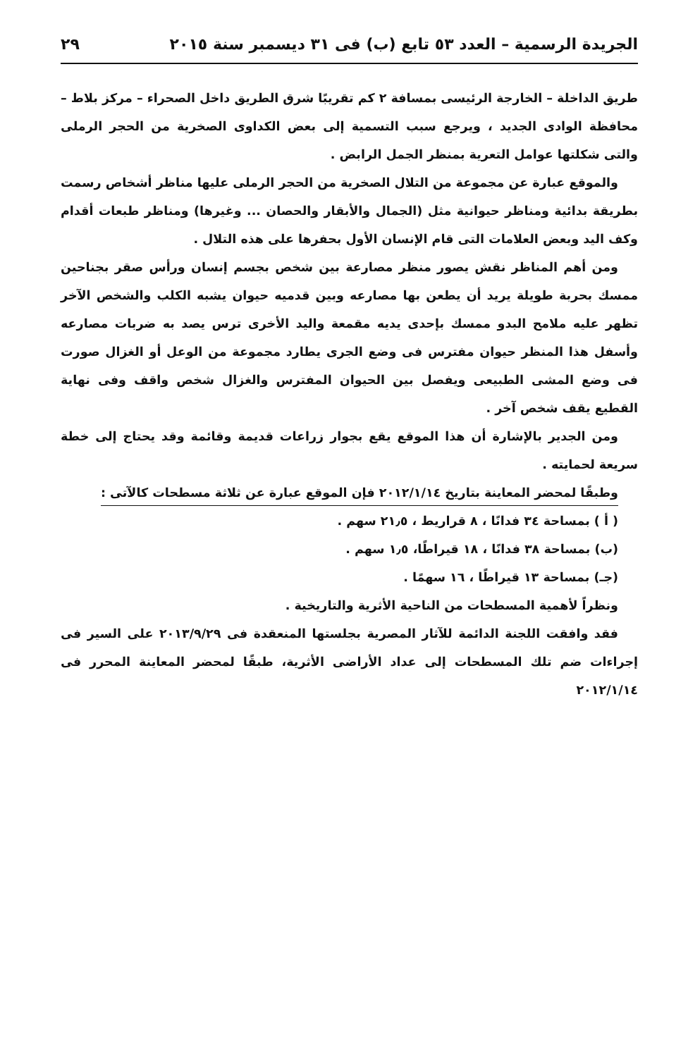الجريدة الرسمية – العدد ٥٣ تابع (ب) فى ٣١ ديسمبر سنة ٢٠١٥ ٢٩
طريق الداخلة – الخارجة الرئيسى بمسافة ٢ كم تقريبًا شرق الطريق داخل الصحراء – مركز بلاط – محافظة الوادى الجديد ، ويرجع سبب التسمية إلى بعض الكداوى الصخرية من الحجر الرملى والتى شكلتها عوامل التعرية بمنظر الجمل الرابض .
والموقع عبارة عن مجموعة من التلال الصخرية من الحجر الرملى عليها مناظر أشخاص رسمت بطريقة بدائية ومناظر حيوانية مثل (الجمال والأبقار والحصان ... وغيرها) ومناظر طبعات أقدام وكف اليد وبعض العلامات التى قام الإنسان الأول بحفرها على هذه التلال .
ومن أهم المناظر نقش يصور منظر مصارعة بين شخص بجسم إنسان ورأس صقر بجناحين ممسك بحربة طويلة يريد أن يطعن بها مصارعه وبين قدميه حيوان يشبه الكلب والشخص الآخر تظهر عليه ملامح البدو ممسك بإحدى يديه مقمعة واليد الأخرى ترس يصد به ضربات مصارعه وأسفل هذا المنظر حيوان مفترس فى وضع الجرى يطارد مجموعة من الوعل أو الغزال صورت فى وضع المشى الطبيعى ويفصل بين الحيوان المفترس والغزال شخص واقف وفى نهاية القطيع يقف شخص آخر .
ومن الجدير بالإشارة أن هذا الموقع يقع بجوار زراعات قديمة وقائمة وقد يحتاج إلى خطة سريعة لحمايته .
وطبقًا لمحضر المعاينة بتاريخ ٢٠١٢/١/١٤ فإن الموقع عبارة عن ثلاثة مسطحات كالآتى :
( أ ) بمساحة ٣٤ فدانًا ، ٨ قراريط ، ٢١٫٥ سهم .
(ب) بمساحة ٣٨ فدانًا ، ١٨ قيراطًا، ١٫٥ سهم .
(جـ) بمساحة ١٣ قيراطًا ، ١٦ سهمًا .
ونظراً لأهمية المسطحات من الناحية الأثرية والتاريخية .
فقد وافقت اللجنة الدائمة للآثار المصرية بجلستها المنعقدة فى ٢٠١٣/٩/٢٩ على السير فى إجراءات ضم تلك المسطحات إلى عداد الأراضى الأثرية، طبقًا لمحضر المعاينة المحرر فى ٢٠١٢/١/١٤